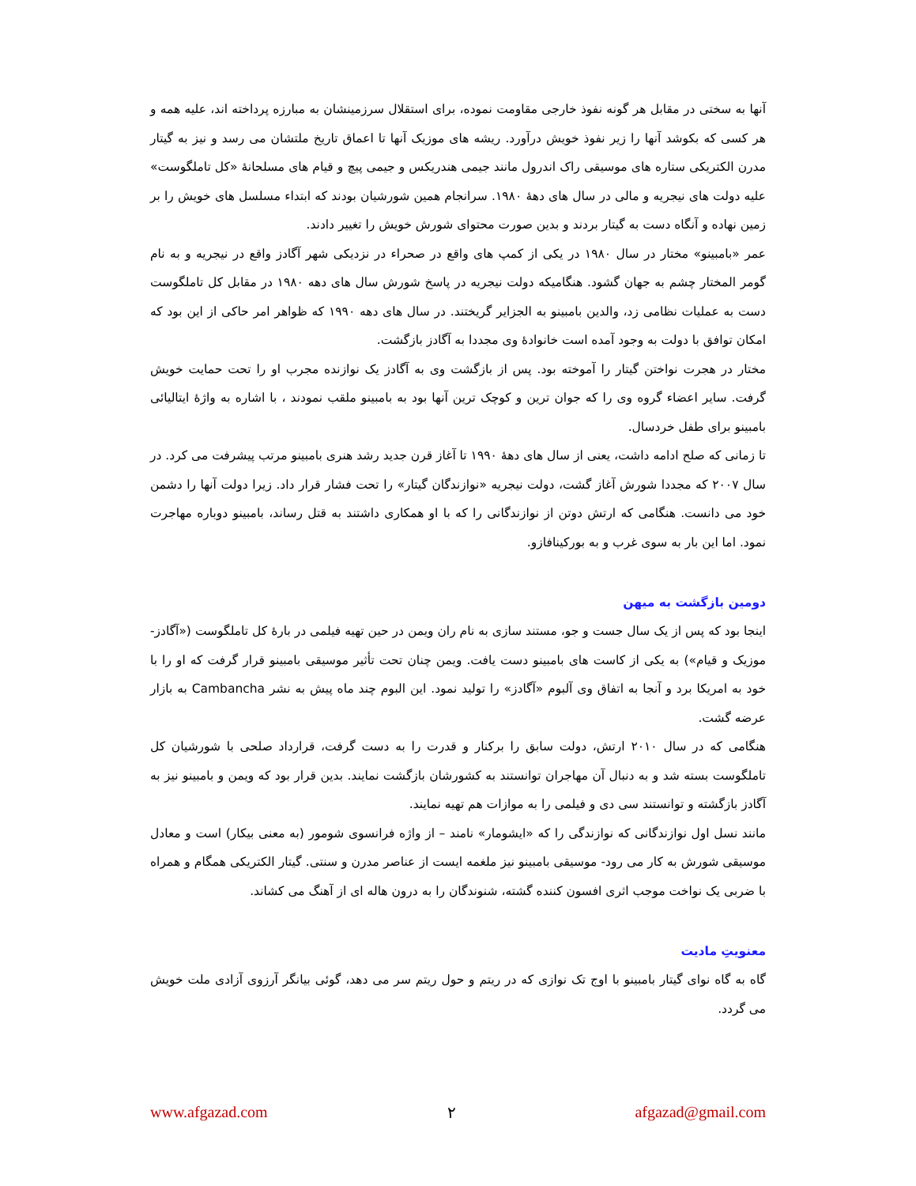آنها به سختی در مقابل هر گونه نفوذ خارجی مقاومت نموده، برای استقلال سرزمینشان به مبارزه پرداخته اند، علیه همه و هر کسی که بکوشد آنها را زیر نفوذ خویش درآورد. ریشه های موزیک آنها تا اعماق تاریخ ملتشان می رسد و نیز به گیتار مدرن الکتریکی ستاره های موسیقی راک اندرول مانند جیمی هندریکس و جیمی پیچ و قیام های مسلحانهٔ «کل تاملگوست» علیه دولت های نیجریه و مالی در سال های دههٔ ۱۹۸۰. سرانجام همین شورشیان بودند که ابتداء مسلسل های خویش را بر زمین نهاده و آنگاه دست به گیتار بردند و بدین صورت محتوای شورش خویش را تغییر دادند.
عمر «بامبینو» مختار در سال ۱۹۸۰ در یکی از کمپ های واقع در صحراء در نزدیکی شهر آگادز واقع در نیجریه و به نام گومر المختار چشم به جهان گشود. هنگامیکه دولت نیجریه در پاسخ شورش سال های دهه ۱۹۸۰ در مقابل کل تاملگوست دست به عملیات نظامی زد، والدین بامبینو به الجزایر گریختند. در سال های دهه ۱۹۹۰ که ظواهر امر حاکی از این بود که امکان توافق با دولت به وجود آمده است خانوادهٔ وی مجددا به آگادز بازگشت.
مختار در هجرت نواختن گیتار را آموخته بود. پس از بازگشت وی به آگادز یک نوازنده مجرب او را تحت حمایت خویش گرفت. سایر اعضاء گروه وی را که جوان ترین و کوچک ترین آنها بود به بامبینو ملقب نمودند ، با اشاره به واژهٔ ایتالیائی بامبینو برای طفل خردسال.
تا زمانی که صلح ادامه داشت، یعنی از سال های دههٔ ۱۹۹۰ تا آغاز قرن جدید رشد هنری بامبینو مرتب پیشرفت می کرد. در سال ۲۰۰۷ که مجددا شورش آغاز گشت، دولت نیجریه «نوازندگان گیتار» را تحت فشار قرار داد. زیرا دولت آنها را دشمن خود می دانست. هنگامی که ارتش دوتن از نوازندگانی را که با او همکاری داشتند به قتل رساند، بامبینو دوباره مهاجرت نمود. اما این بار به سوی غرب و به بورکینافازو.
دومین بازگشت به میهن
اینجا بود که پس از یک سال جست و جو، مستند سازی به نام ران ویمن در حین تهیه فیلمی در بارهٔ کل تاملگوست («آگادز- موزیک و قیام») به یکی از کاست های بامبینو دست یافت. ویمن چنان تحت تأثیر موسیقی بامبینو قرار گرفت که او را با خود به امریکا برد و آنجا به اتفاق وی آلبوم «آگادز» را تولید نمود. این البوم چند ماه پیش به نشر Cambancha به بازار عرضه گشت.
هنگامی که در سال ۲۰۱۰ ارتش، دولت سابق را برکنار و قدرت را به دست گرفت، قرارداد صلحی با شورشیان کل تاملگوست بسته شد و به دنبال آن مهاجران توانستند به کشورشان بازگشت نمایند. بدین قرار بود که ویمن و بامبینو نیز به آگادز بازگشته و توانستند سی دی و فیلمی را به موازات هم تهیه نمایند.
مانند نسل اول نوازندگانی که نوازندگی را که «ایشومار» نامند – از واژه فرانسوی شومور (به معنی بیکار) است و معادل موسیقی شورش به کار می رود- موسیقی بامبینو نیز ملغمه ایست از عناصر مدرن و سنتی. گیتار الکتریکی همگام و همراه با ضربی یک نواخت موجب اثری افسون کننده گشته، شنوندگان را به درون هاله ای از آهنگ می کشاند.
معنویتِ مادیت
گاه به گاه نوای گیتار بامبینو با اوج تک نوازی که در ریتم و حول ریتم سر می دهد، گوئی بیانگر آرزوی آزادی ملت خویش می گردد.
www.afgazad.com ۲ afgazad@gmail.com